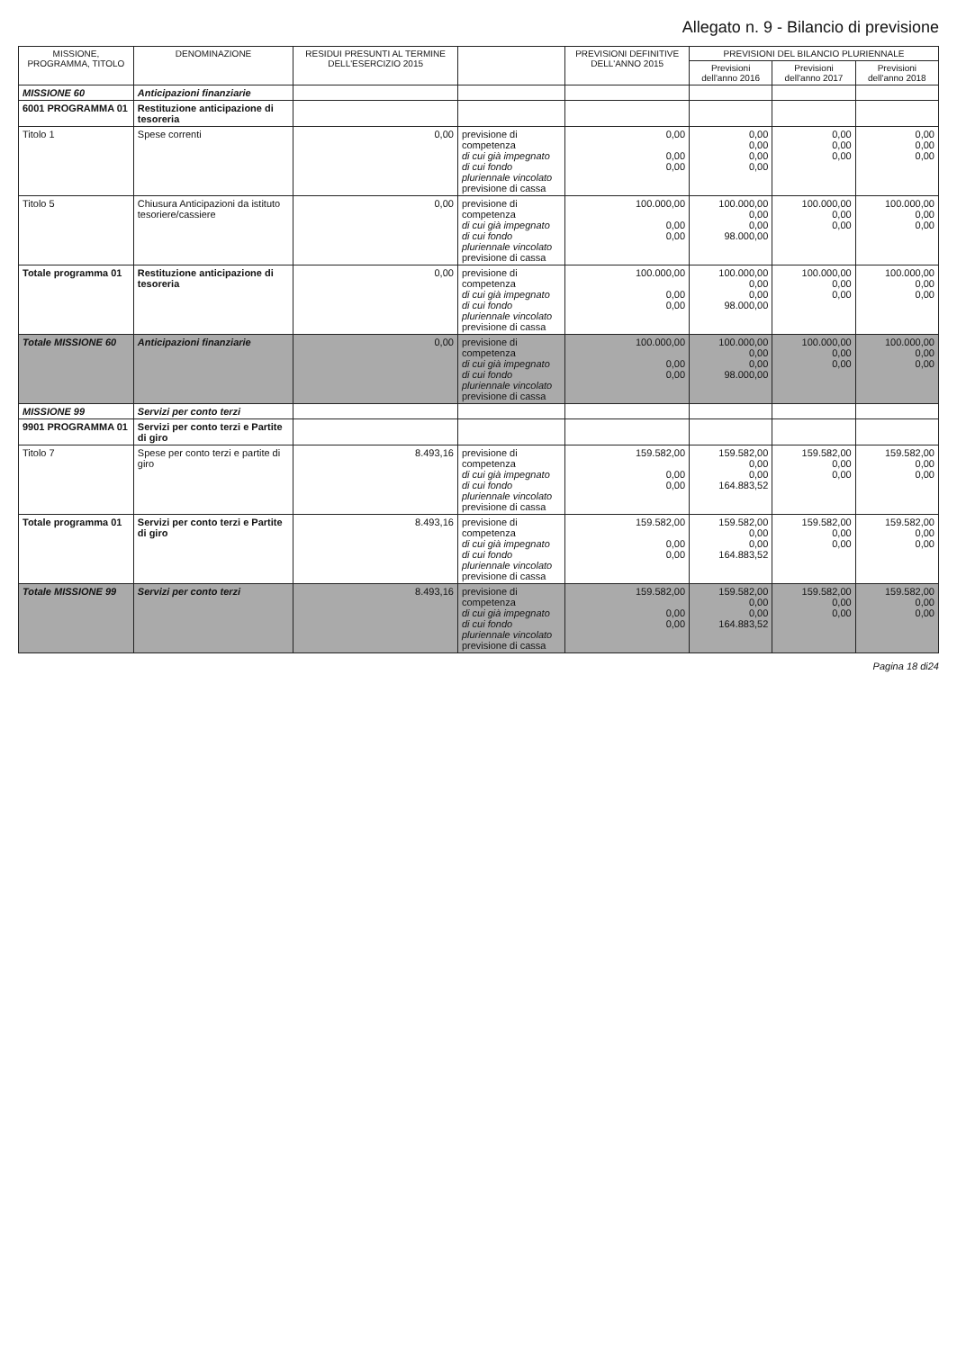Allegato n. 9 - Bilancio di previsione
| MISSIONE, PROGRAMMA, TITOLO | DENOMINAZIONE | RESIDUI PRESUNTI AL TERMINE DELL'ESERCIZIO 2015 | | PREVISIONI DEFINITIVE DELL'ANNO 2015 | PREVISIONI DEL BILANCIO PLURIENNALE | | |
| --- | --- | --- | --- | --- | --- | --- | --- |
| | | | | | Previsioni dell'anno 2016 | Previsioni dell'anno 2017 | Previsioni dell'anno 2018 |
| MISSIONE 60 | Anticipazioni finanziarie | | | | | | |
| 6001 PROGRAMMA 01 | Restituzione anticipazione di tesoreria | | | | | | |
| Titolo 1 | Spese correnti | 0,00 | previsione di competenza di cui già impegnato di cui fondo pluriennale vincolato previsione di cassa | 0,00 0,00 0,00 | 0,00 0,00 0,00 0,00 | 0,00 0,00 0,00 | 0,00 0,00 0,00 |
| Titolo 5 | Chiusura Anticipazioni da istituto tesoriere/cassiere | 0,00 | previsione di competenza di cui già impegnato di cui fondo pluriennale vincolato previsione di cassa | 100.000,00 0,00 0,00 | 100.000,00 0,00 0,00 98.000,00 | 100.000,00 0,00 0,00 | 100.000,00 0,00 0,00 |
| Totale programma 01 | Restituzione anticipazione di tesoreria | 0,00 | previsione di competenza di cui già impegnato di cui fondo pluriennale vincolato previsione di cassa | 100.000,00 0,00 0,00 | 100.000,00 0,00 0,00 98.000,00 | 100.000,00 0,00 0,00 | 100.000,00 0,00 0,00 |
| Totale MISSIONE 60 | Anticipazioni finanziarie | 0,00 | previsione di competenza di cui già impegnato di cui fondo pluriennale vincolato previsione di cassa | 100.000,00 0,00 0,00 | 100.000,00 0,00 0,00 98.000,00 | 100.000,00 0,00 0,00 | 100.000,00 0,00 0,00 |
| MISSIONE 99 | Servizi per conto terzi | | | | | | |
| 9901 PROGRAMMA 01 | Servizi per conto terzi e Partite di giro | | | | | | |
| Titolo 7 | Spese per conto terzi e partite di giro | 8.493,16 | previsione di competenza di cui già impegnato di cui fondo pluriennale vincolato previsione di cassa | 159.582,00 0,00 0,00 | 159.582,00 0,00 0,00 164.883,52 | 159.582,00 0,00 0,00 | 159.582,00 0,00 0,00 |
| Totale programma 01 | Servizi per conto terzi e Partite di giro | 8.493,16 | previsione di competenza di cui già impegnato di cui fondo pluriennale vincolato previsione di cassa | 159.582,00 0,00 0,00 | 159.582,00 0,00 0,00 164.883,52 | 159.582,00 0,00 0,00 | 159.582,00 0,00 0,00 |
| Totale MISSIONE 99 | Servizi per conto terzi | 8.493,16 | previsione di competenza di cui già impegnato di cui fondo pluriennale vincolato previsione di cassa | 159.582,00 0,00 0,00 | 159.582,00 0,00 0,00 164.883,52 | 159.582,00 0,00 0,00 | 159.582,00 0,00 0,00 |
Pagina 18 di24